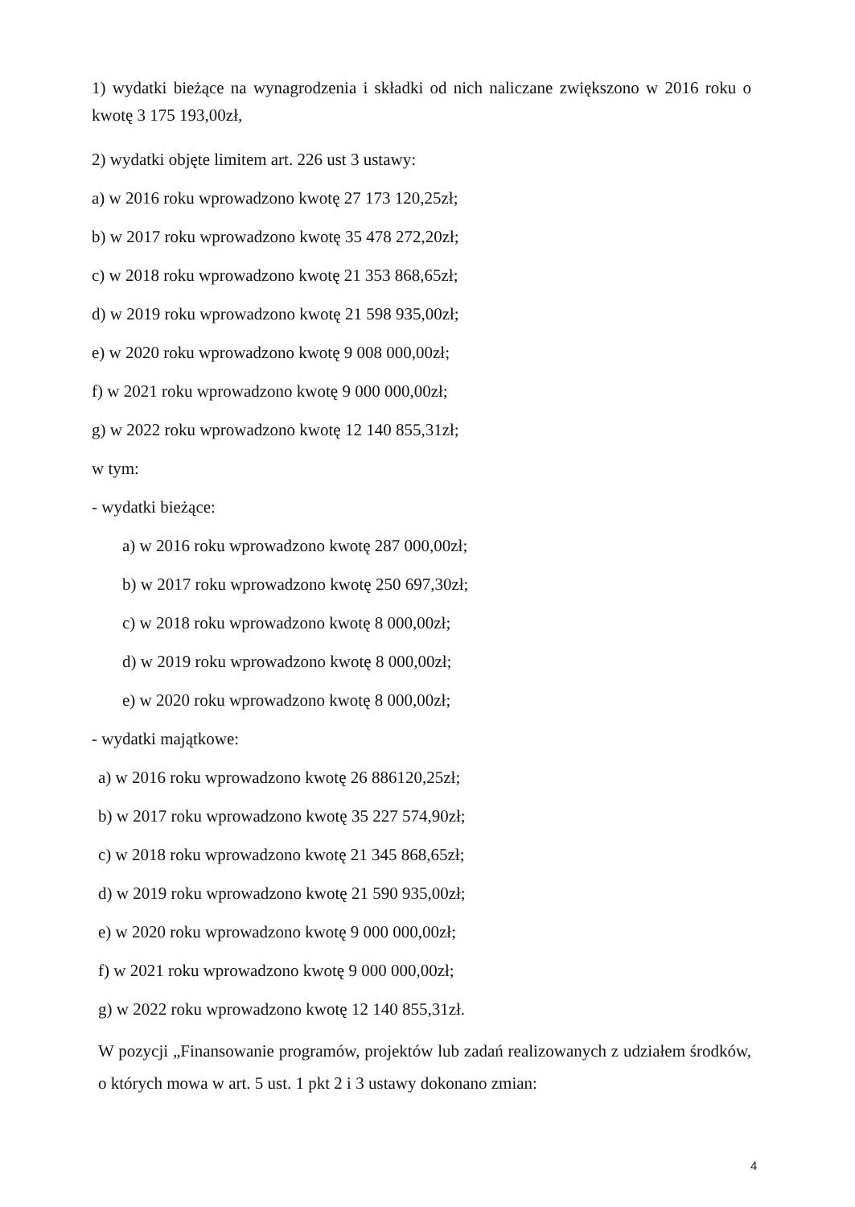1) wydatki bieżące na wynagrodzenia i składki od nich naliczane zwiększono w 2016 roku o kwotę 3 175 193,00zł,
2) wydatki objęte limitem art. 226 ust 3 ustawy:
a) w 2016 roku wprowadzono kwotę 27 173 120,25zł;
b) w 2017 roku wprowadzono kwotę 35 478 272,20zł;
c) w 2018 roku wprowadzono kwotę 21 353 868,65zł;
d) w 2019 roku wprowadzono kwotę 21 598 935,00zł;
e) w 2020 roku wprowadzono kwotę 9 008 000,00zł;
f) w 2021 roku wprowadzono kwotę 9 000 000,00zł;
g) w 2022 roku wprowadzono kwotę 12 140 855,31zł;
w tym:
- wydatki bieżące:
a) w 2016 roku wprowadzono kwotę 287 000,00zł;
b) w 2017 roku wprowadzono kwotę 250 697,30zł;
c) w 2018 roku wprowadzono kwotę 8 000,00zł;
d) w 2019 roku wprowadzono kwotę 8 000,00zł;
e) w 2020 roku wprowadzono kwotę 8 000,00zł;
- wydatki majątkowe:
a) w 2016 roku wprowadzono kwotę 26 886120,25zł;
b) w 2017 roku wprowadzono kwotę 35 227 574,90zł;
c) w 2018 roku wprowadzono kwotę 21 345 868,65zł;
d) w 2019 roku wprowadzono kwotę 21 590 935,00zł;
e) w 2020 roku wprowadzono kwotę 9 000 000,00zł;
f) w 2021 roku wprowadzono kwotę 9 000 000,00zł;
g) w 2022 roku wprowadzono kwotę 12 140 855,31zł.
W pozycji „Finansowanie programów, projektów lub zadań realizowanych z udziałem środków, o których mowa w art. 5 ust. 1 pkt 2 i 3 ustawy dokonano zmian:
4